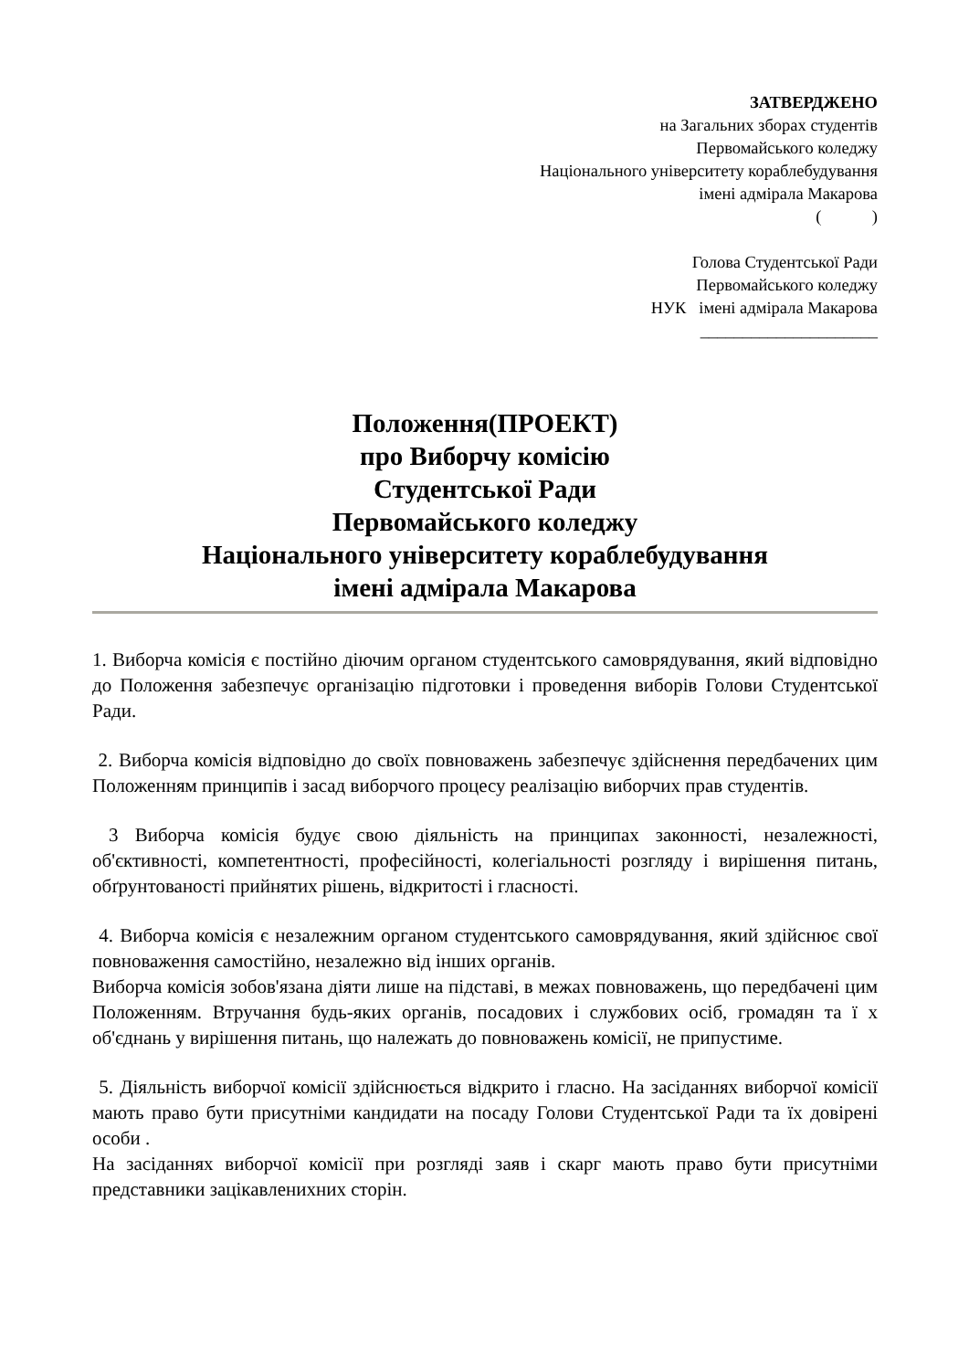ЗАТВЕРДЖЕНО
на Загальних зборах студентів
Первомайського коледжу
Національного університету кораблебудування
імені адмірала Макарова
( )
Голова Студентської Ради
Первомайського коледжу
НУК імені адмірала Макарова
_____________________
Положення(ПРОЕКТ)
про Виборчу комісію
Студентської Ради
Первомайського коледжу
Національного університету кораблебудування
імені адмірала Макарова
1. Виборча комісія є постійно діючим органом студентського самоврядування, який відповідно до Положення забезпечує організацію підготовки і проведення виборів Голови Студентської Ради.
2. Виборча комісія відповідно до своїх повноважень забезпечує здійснення передбачених цим Положенням принципів і засад виборчого процесу реалізацію виборчих прав студентів.
3 Виборча комісія будує свою діяльність на принципах законності, незалежності, об'єктивності, компетентності, професійності, колегіальності розгляду і вирішення питань, обґрунтованості прийнятих рішень, відкритості і гласності.
4. Виборча комісія є незалежним органом студентського самоврядування, який здійснює свої повноваження самостійно, незалежно від інших органів.
Виборча комісія зобов'язана діяти лише на підставі, в межах повноважень, що передбачені цим Положенням. Втручання будь-яких органів, посадових і службових осіб, громадян та ї х об'єднань у вирішення питань, що належать до повноважень комісії, не припустиме.
5. Діяльність виборчої комісії здійснюється відкрито і гласно. На засіданнях виборчої комісії мають право бути присутніми кандидати на посаду Голови Студентської Ради та їх довірені особи .
На засіданнях виборчої комісії при розгляді заяв і скарг мають право бути присутніми представники зацікавленихних сторін.